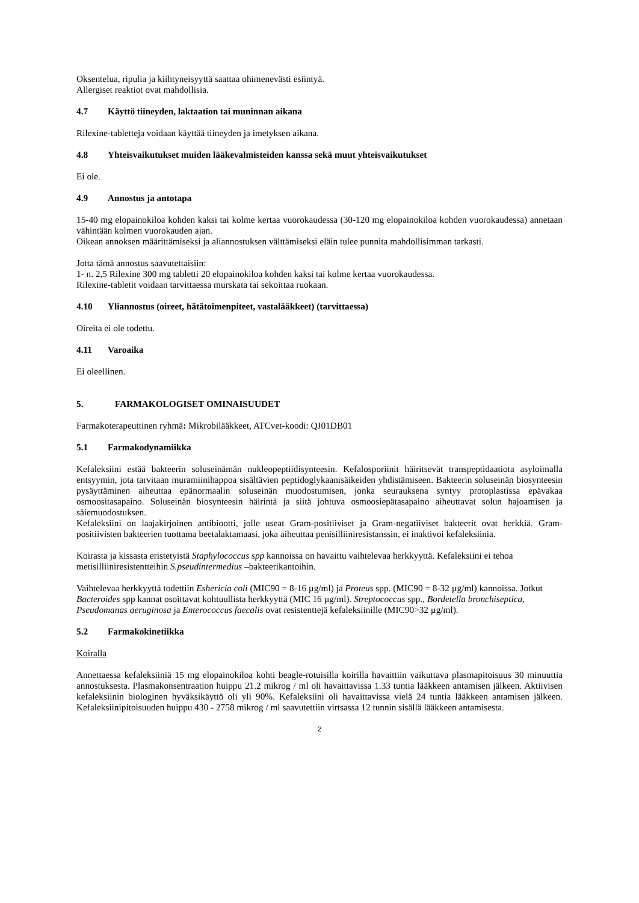Oksentelua, ripulia ja kiihtyneisyyttä saattaa ohimenevästi esiintyä.
Allergiset reaktiot ovat mahdollisia.
4.7 Käyttö tiineyden, laktaation tai muninnan aikana
Rilexine-tabletteja voidaan käyttää tiineyden ja imetyksen aikana.
4.8 Yhteisvaikutukset muiden lääkevalmisteiden kanssa sekä muut yhteisvaikutukset
Ei ole.
4.9 Annostus ja antotapa
15-40 mg elopainokiloa kohden kaksi tai kolme kertaa vuorokaudessa (30-120 mg elopainokiloa kohden vuorokaudessa) annetaan vähintään kolmen vuorokauden ajan.
Oikean annoksen määrittämiseksi ja aliannostuksen välttämiseksi eläin tulee punnita mahdollisimman tarkasti.
Jotta tämä annostus saavutettaisiin:
1- n. 2,5 Rilexine 300 mg tabletti 20 elopainokiloa kohden kaksi tai kolme kertaa vuorokaudessa.
Rilexine-tabletit voidaan tarvittaessa murskata tai sekoittaa ruokaan.
4.10 Yliannostus (oireet, hätätoimenpiteet, vastalääkkeet) (tarvittaessa)
Oireita ei ole todettu.
4.11 Varoaika
Ei oleellinen.
5. FARMAKOLOGISET OMINAISUUDET
Farmakoterapeuttinen ryhmä: Mikrobilääkkeet, ATCvet-koodi: QJ01DB01
5.1 Farmakodynamiikka
Kefaleksiini estää bakteerin soluseinämän nukleopeptiidisynteesin. Kefalosporiinit häiritsevät transpeptidaatiota asyloimalla entsyymin, jota tarvitaan muramiinihappoa sisältävien peptidoglykaanisäikeiden yhdistämiseen. Bakteerin soluseinän biosynteesin pysäyttäminen aiheuttaa epänormaalin soluseinän muodostumisen, jonka seurauksena syntyy protoplastissa epävakaa osmoositasapaino. Soluseinän biosynteesin häirintä ja siitä johtuva osmoosiepätasapaino aiheuttavat solun hajoamisen ja säiemuodostuksen.
Kefaleksiini on laajakirjoinen antibiootti, jolle useat Gram-positiiviset ja Gram-negatiiviset bakteerit ovat herkkiä. Gram-positiivisten bakteerien tuottama beetalaktamaasi, joka aiheuttaa penisilliiniresistanssin, ei inaktivoi kefaleksiinia.
Koirasta ja kissasta eristetyistä Staphylococcus spp kannoissa on havaittu vaihtelevaa herkkyyttä. Kefaleksiini ei tehoa metisilliiniresistentteihin S.pseudintermedius –bakteerikantoihin.
Vaihtelevaa herkkyyttä todettiin Eshericia coli (MIC90 = 8-16 µg/ml) ja Proteus spp. (MIC90 = 8-32 µg/ml) kannoissa. Jotkut Bacteroides spp kannat osoittavat kohtuullista herkkyyttä (MIC 16 µg/ml). Streptococcus spp., Bordetella bronchiseptica, Pseudomanas aeruginosa ja Enterococcus faecalis ovat resistenttejä kefaleksiinille (MIC90>32 µg/ml).
5.2 Farmakokinetiikka
Koiralla
Annettaessa kefaleksiiniä 15 mg elopainokiloa kohti beagle-rotuisilla koirilla havaittiin vaikuttava plasmapitoisuus 30 minuuttia annostuksesta. Plasmakonsentraation huippu 21.2 mikrog / ml oli havaittavissa 1.33 tuntia lääkkeen antamisen jälkeen. Aktiivisen kefaleksiinin biologinen hyväksikäyttö oli yli 90%. Kefaleksiini oli havaittavissa vielä 24 tuntia lääkkeen antamisen jälkeen. Kefaleksiinipitoisuuden huippu 430 - 2758 mikrog / ml saavutettiin virtsassa 12 tunnin sisällä lääkkeen antamisesta.
2